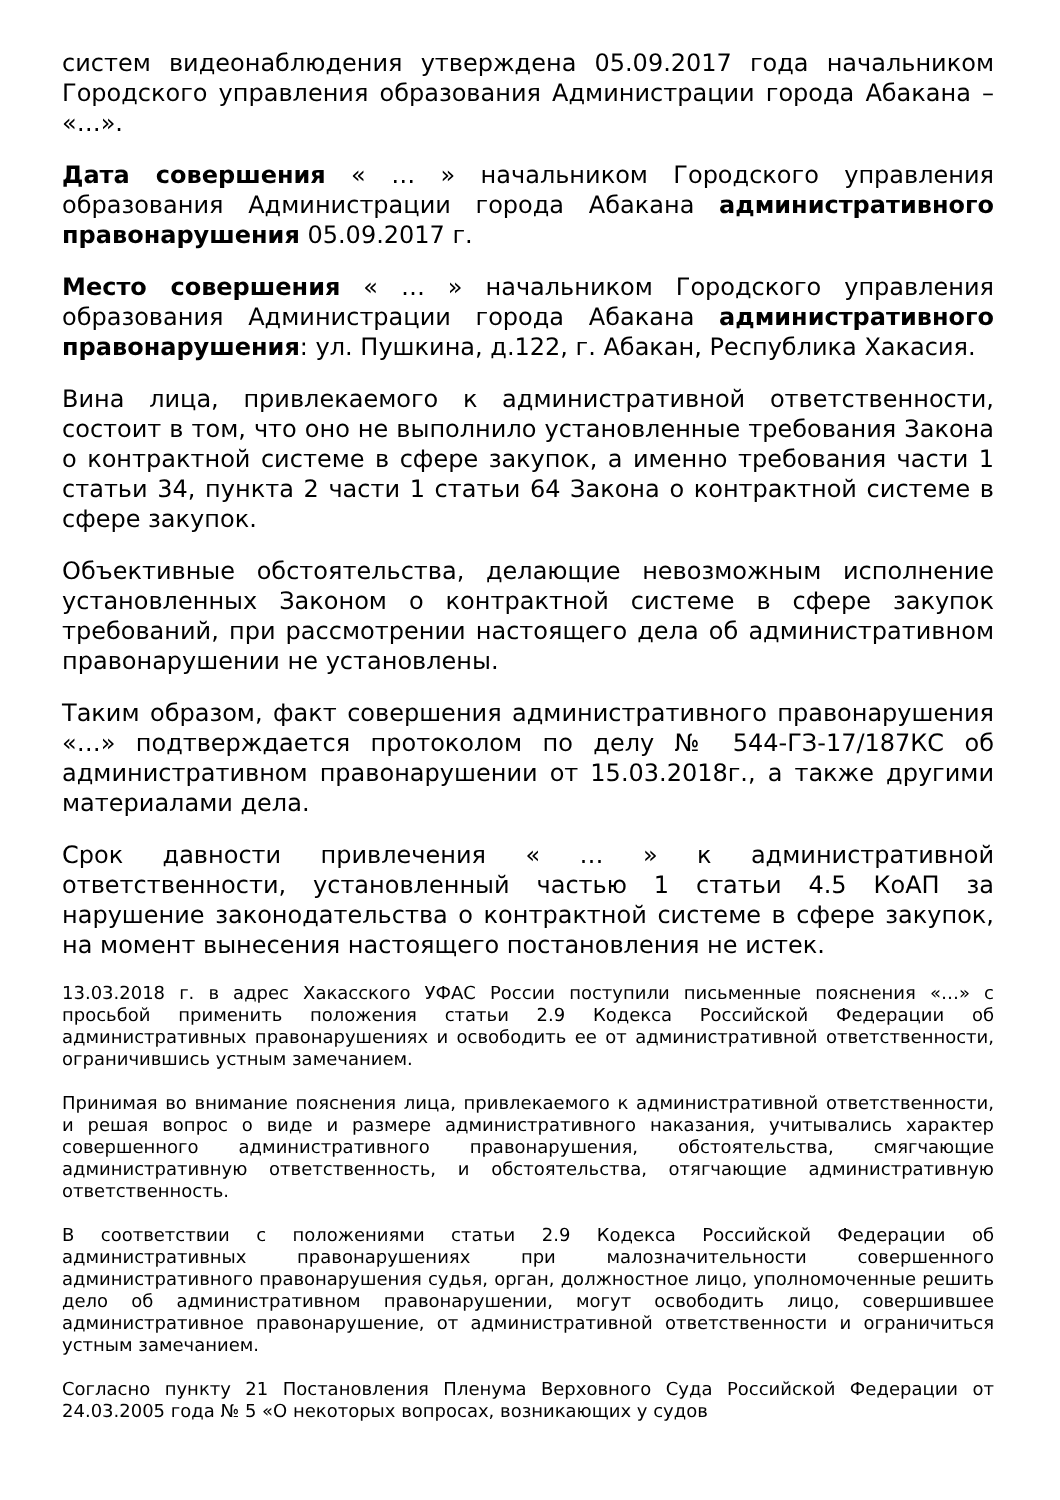систем видеонаблюдения утверждена 05.09.2017 года начальником Городского управления образования Администрации города Абакана – «…».
Дата совершения « … » начальником Городского управления образования Администрации города Абакана административного правонарушения 05.09.2017 г.
Место совершения « … » начальником Городского управления образования Администрации города Абакана административного правонарушения: ул. Пушкина, д.122, г. Абакан, Республика Хакасия.
Вина лица, привлекаемого к административной ответственности, состоит в том, что оно не выполнило установленные требования Закона о контрактной системе в сфере закупок, а именно требования части 1 статьи 34, пункта 2 части 1 статьи 64 Закона о контрактной системе в сфере закупок.
Объективные обстоятельства, делающие невозможным исполнение установленных Законом о контрактной системе в сфере закупок требований, при рассмотрении настоящего дела об административном правонарушении не установлены.
Таким образом, факт совершения административного правонарушения «…» подтверждается протоколом по делу № 544-ГЗ-17/187КС об административном правонарушении от 15.03.2018г., а также другими материалами дела.
Срок давности привлечения « … » к административной ответственности, установленный частью 1 статьи 4.5 КоАП за нарушение законодательства о контрактной системе в сфере закупок, на момент вынесения настоящего постановления не истек.
13.03.2018 г. в адрес Хакасского УФАС России поступили письменные пояснения «…» с просьбой применить положения статьи 2.9 Кодекса Российской Федерации об административных правонарушениях и освободить ее от административной ответственности, ограничившись устным замечанием.
Принимая во внимание пояснения лица, привлекаемого к административной ответственности, и решая вопрос о виде и размере административного наказания, учитывались характер совершенного административного правонарушения, обстоятельства, смягчающие административную ответственность, и обстоятельства, отягчающие административную ответственность.
В соответствии с положениями статьи 2.9 Кодекса Российской Федерации об административных правонарушениях при малозначительности совершенного административного правонарушения судья, орган, должностное лицо, уполномоченные решить дело об административном правонарушении, могут освободить лицо, совершившее административное правонарушение, от административной ответственности и ограничиться устным замечанием.
Согласно пункту 21 Постановления Пленума Верховного Суда Российской Федерации от 24.03.2005 года № 5 «О некоторых вопросах, возникающих у судов